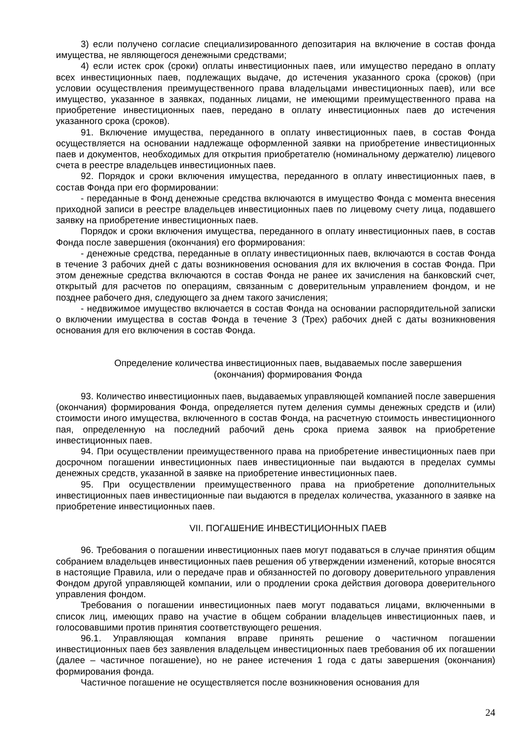3) если получено согласие специализированного депозитария на включение в состав фонда имущества, не являющегося денежными средствами;
4) если истек срок (сроки) оплаты инвестиционных паев, или имущество передано в оплату всех инвестиционных паев, подлежащих выдаче, до истечения указанного срока (сроков) (при условии осуществления преимущественного права владельцами инвестиционных паев), или все имущество, указанное в заявках, поданных лицами, не имеющими преимущественного права на приобретение инвестиционных паев, передано в оплату инвестиционных паев до истечения указанного срока (сроков).
91. Включение имущества, переданного в оплату инвестиционных паев, в состав Фонда осуществляется на основании надлежаще оформленной заявки на приобретение инвестиционных паев и документов, необходимых для открытия приобретателю (номинальному держателю) лицевого счета в реестре владельцев инвестиционных паев.
92. Порядок и сроки включения имущества, переданного в оплату инвестиционных паев, в состав Фонда при его формировании:
- переданные в Фонд денежные средства включаются в имущество Фонда с момента внесения приходной записи в реестре владельцев инвестиционных паев по лицевому счету лица, подавшего заявку на приобретение инвестиционных паев.
Порядок и сроки включения имущества, переданного в оплату инвестиционных паев, в состав Фонда после завершения (окончания) его формирования:
- денежные средства, переданные в оплату инвестиционных паев, включаются в состав Фонда в течение 3 рабочих дней с даты возникновения основания для их включения в состав Фонда. При этом денежные средства включаются в состав Фонда не ранее их зачисления на банковский счет, открытый для расчетов по операциям, связанным с доверительным управлением фондом, и не позднее рабочего дня, следующего за днем такого зачисления;
- недвижимое имущество включается в состав Фонда на основании распорядительной записки о включении имущества в состав Фонда в течение 3 (Трех) рабочих дней с даты возникновения основания для его включения в состав Фонда.
Определение количества инвестиционных паев, выдаваемых после завершения
(окончания) формирования Фонда
93. Количество инвестиционных паев, выдаваемых управляющей компанией после завершения (окончания) формирования Фонда, определяется путем деления суммы денежных средств и (или) стоимости иного имущества, включенного в состав Фонда, на расчетную стоимость инвестиционного пая, определенную на последний рабочий день срока приема заявок на приобретение инвестиционных паев.
94. При осуществлении преимущественного права на приобретение инвестиционных паев при досрочном погашении инвестиционных паев инвестиционные паи выдаются в пределах суммы денежных средств, указанной в заявке на приобретение инвестиционных паев.
95. При осуществлении преимущественного права на приобретение дополнительных инвестиционных паев инвестиционные паи выдаются в пределах количества, указанного в заявке на приобретение инвестиционных паев.
VII. ПОГАШЕНИЕ ИНВЕСТИЦИОННЫХ ПАЕВ
96. Требования о погашении инвестиционных паев могут подаваться в случае принятия общим собранием владельцев инвестиционных паев решения об утверждении изменений, которые вносятся в настоящие Правила, или о передаче прав и обязанностей по договору доверительного управления Фондом другой управляющей компании, или о продлении срока действия договора доверительного управления фондом.
Требования о погашении инвестиционных паев могут подаваться лицами, включенными в список лиц, имеющих право на участие в общем собрании владельцев инвестиционных паев, и голосовавшими против принятия соответствующего решения.
96.1. Управляющая компания вправе принять решение о частичном погашении инвестиционных паев без заявления владельцем инвестиционных паев требования об их погашении (далее – частичное погашение), но не ранее истечения 1 года с даты завершения (окончания) формирования фонда.
Частичное погашение не осуществляется после возникновения основания для
24